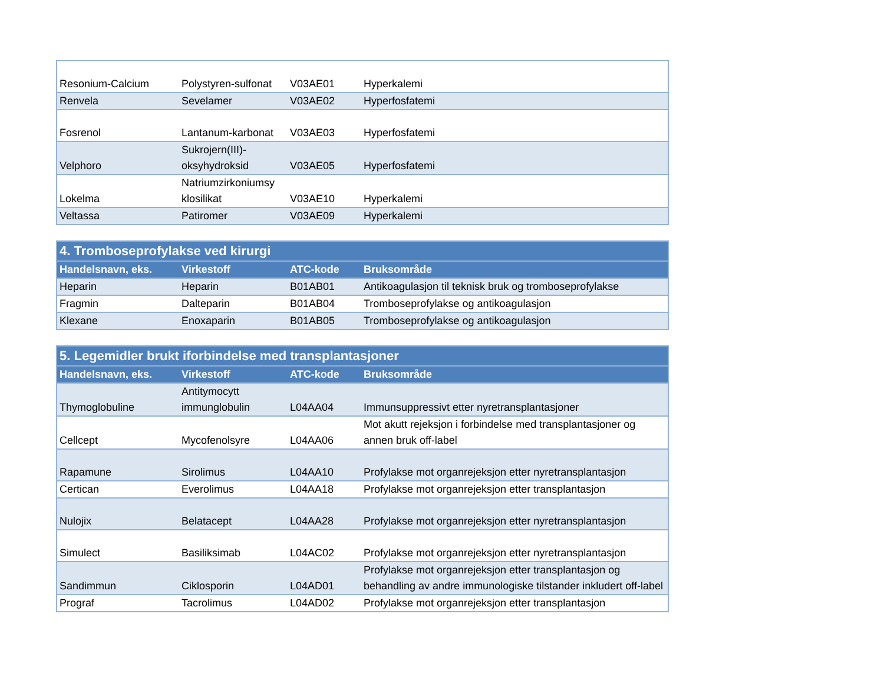| Resonium-Calcium | Polystyren-sulfonat | V03AE01 | Hyperkalemi |
| Renvela | Sevelamer | V03AE02 | Hyperfosfatemi |
| Fosrenol | Lantanum-karbonat | V03AE03 | Hyperfosfatemi |
| Velphoro | Sukrojern(III)- oksyhydroksid | V03AE05 | Hyperfosfatemi |
| Lokelma | Natriumzirkoniumsy klosilikat | V03AE10 | Hyperkalemi |
| Veltassa | Patiromer | V03AE09 | Hyperkalemi |
| 4. Tromboseprofylakse ved kirurgi | | | |
| --- | --- | --- | --- |
| Handelsnavn, eks. | Virkestoff | ATC-kode | Bruksområde |
| Heparin | Heparin | B01AB01 | Antikoagulasjon til teknisk bruk og tromboseprofylakse |
| Fragmin | Dalteparin | B01AB04 | Tromboseprofylakse og antikoagulasjon |
| Klexane | Enoxaparin | B01AB05 | Tromboseprofylakse og antikoagulasjon |
| 5. Legemidler brukt iforbindelse med transplantasjoner | | | |
| --- | --- | --- | --- |
| Handelsnavn, eks. | Virkestoff | ATC-kode | Bruksområde |
| Thymoglobuline | Antitymocytt immunglobulin | L04AA04 | Immunsuppressivt etter nyretransplantasjoner |
| Cellcept | Mycofenolsyre | L04AA06 | Mot akutt rejeksjon i forbindelse med transplantasjoner og annen bruk off-label |
| Rapamune | Sirolimus | L04AA10 | Profylakse mot organrejeksjon etter nyretransplantasjon |
| Certican | Everolimus | L04AA18 | Profylakse mot organrejeksjon etter transplantasjon |
| Nulojix | Belatacept | L04AA28 | Profylakse mot organrejeksjon etter nyretransplantasjon |
| Simulect | Basiliksimab | L04AC02 | Profylakse mot organrejeksjon etter nyretransplantasjon |
| Sandimmun | Ciklosporin | L04AD01 | Profylakse mot organrejeksjon etter transplantasjon og behandling av andre immunologiske tilstander inkludert off-label |
| Prograf | Tacrolimus | L04AD02 | Profylakse mot organrejeksjon etter transplantasjon |